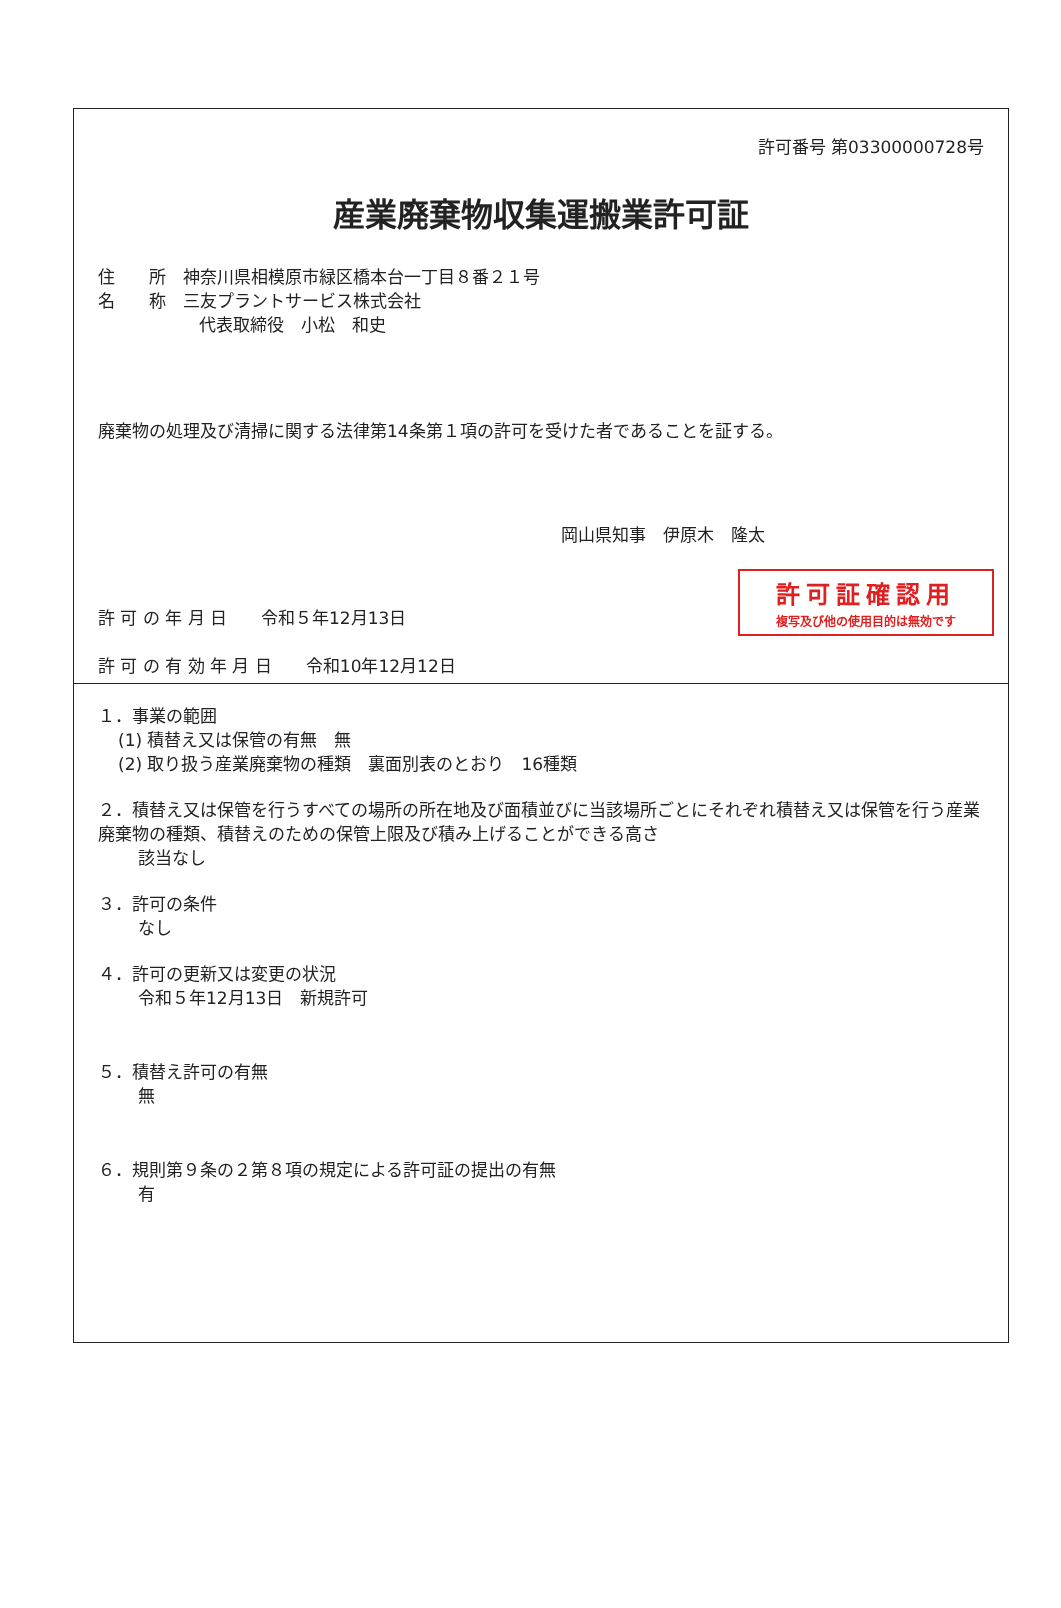許可番号 第03300000728号
産業廃棄物収集運搬業許可証
住　　所　神奈川県相模原市緑区橋本台一丁目８番２１号
名　　称　三友プラントサービス株式会社
代表取締役　小松　和史
廃棄物の処理及び清掃に関する法律第14条第１項の許可を受けた者であることを証する。
岡山県知事　伊原木　隆太
許可証確認用
複写及び他の使用目的は無効です
許 可 の 年 月 日　　令和５年12月13日
許 可 の 有 効 年 月 日　　令和10年12月12日
１．事業の範囲
(1) 積替え又は保管の有無　無
(2) 取り扱う産業廃棄物の種類　裏面別表のとおり　16種類
２．積替え又は保管を行うすべての場所の所在地及び面積並びに当該場所ごとにそれぞれ積替え又は保管を行う産業廃棄物の種類、積替えのための保管上限及び積み上げることができる高さ
該当なし
３．許可の条件
なし
４．許可の更新又は変更の状況
令和５年12月13日　新規許可
５．積替え許可の有無
無
６．規則第９条の２第８項の規定による許可証の提出の有無
有